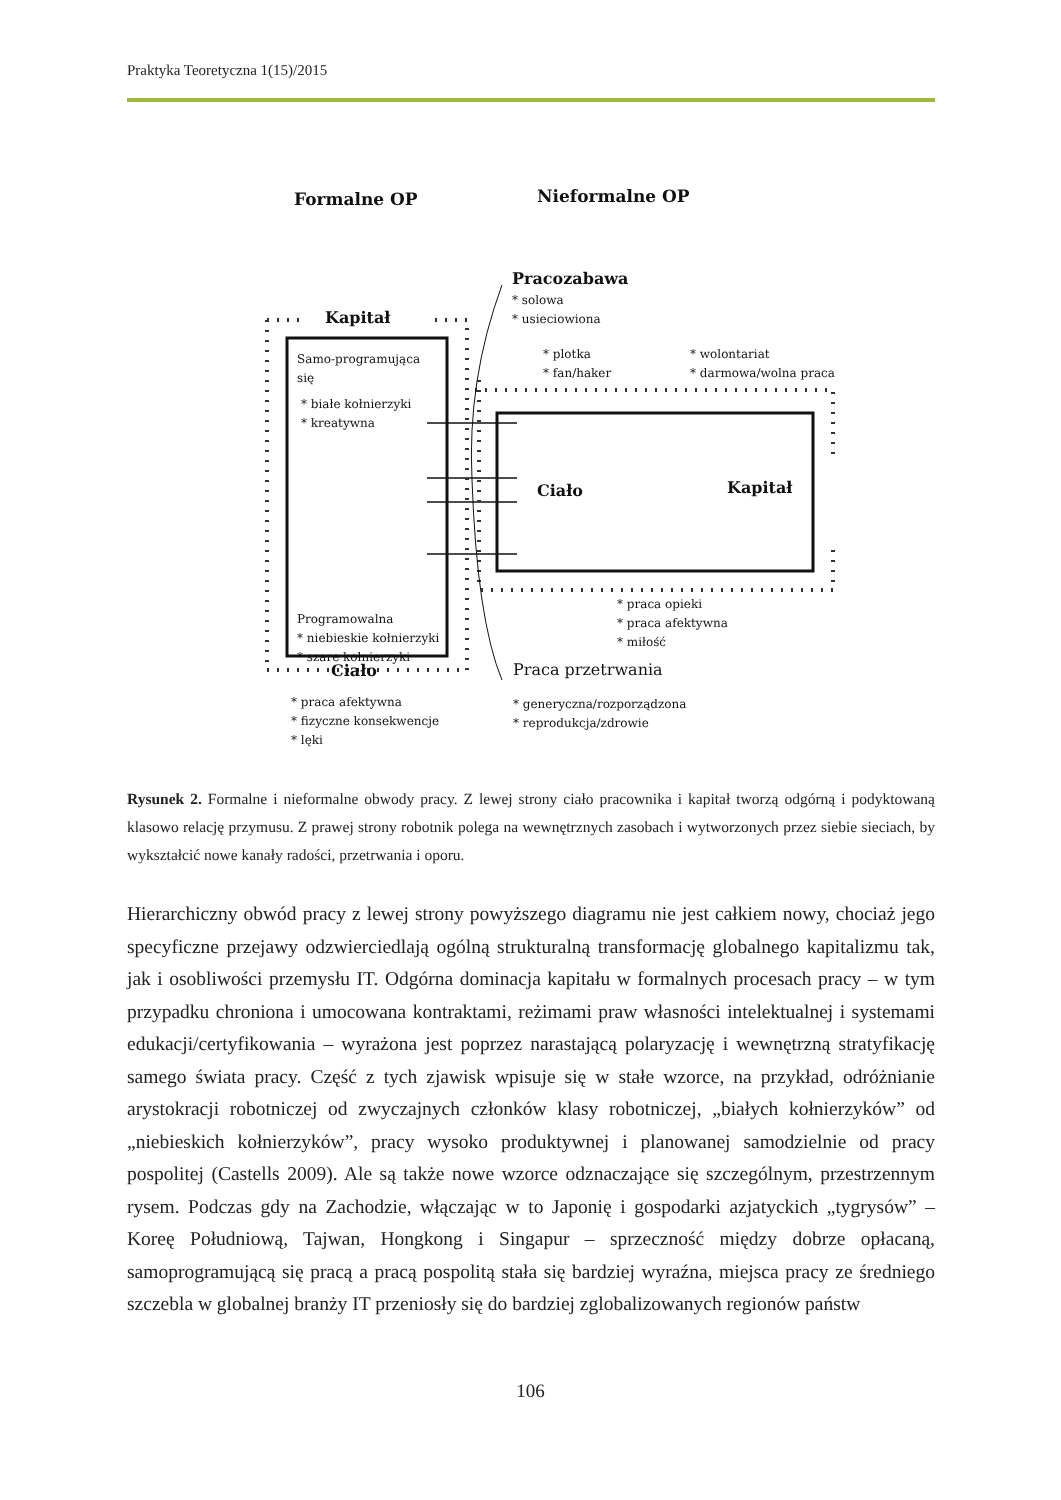Praktyka Teoretyczna 1(15)/2015
Formalne OP
Nieformalne OP
Pracozabawa
* solowa
* usieciowiona
Kapitał
Samo-programująca
się
* białe kołnierzyki
* kreatywna
* plotka
* fan/haker
* wolontariat
* darmowa/wolna praca
Ciało
Kapitał
Programowalna
* niebieskie kołnierzyki
* szare kołnierzyki
Ciało
* praca opieki
* praca afektywna
* miłość
Praca przetrwania
* praca afektywna
* fizyczne konsekwencje
* lęki
* generyczna/rozporządzona
* reprodukcja/zdrowie
Rysunek 2. Formalne i nieformalne obwody pracy. Z lewej strony ciało pracownika i kapitał tworzą odgórną i podyktowaną klasowo relację przymusu. Z prawej strony robotnik polega na wewnętrznych zasobach i wytworzonych przez siebie sieciach, by wykształcić nowe kanały radości, przetrwania i oporu.
Hierarchiczny obwód pracy z lewej strony powyższego diagramu nie jest całkiem nowy, chociaż jego specyficzne przejawy odzwierciedlają ogólną strukturalną transformację globalnego kapitalizmu tak, jak i osobliwości przemysłu IT. Odgórna dominacja kapitału w formalnych procesach pracy – w tym przypadku chroniona i umocowana kontraktami, reżimami praw własności intelektualnej i systemami edukacji/certyfikowania – wyrażona jest poprzez narastającą polaryzację i wewnętrzną stratyfikację samego świata pracy. Część z tych zjawisk wpisuje się w stałe wzorce, na przykład, odróżnianie arystokracji robotniczej od zwyczajnych członków klasy robotniczej, „białych kołnierzyków” od „niebieskich kołnierzyków”, pracy wysoko produktywnej i planowanej samodzielnie od pracy pospolitej (Castells 2009). Ale są także nowe wzorce odznaczające się szczególnym, przestrzennym rysem. Podczas gdy na Zachodzie, włączając w to Japonię i gospodarki azjatyckich „tygrysów” – Koreę Południową, Tajwan, Hongkong i Singapur – sprzeczność między dobrze opłacaną, samoprogramującą się pracą a pracą pospolitą stała się bardziej wyraźna, miejsca pracy ze średniego szczebla w globalnej branży IT przeniosły się do bardziej zglobalizowanych regionów państw
106